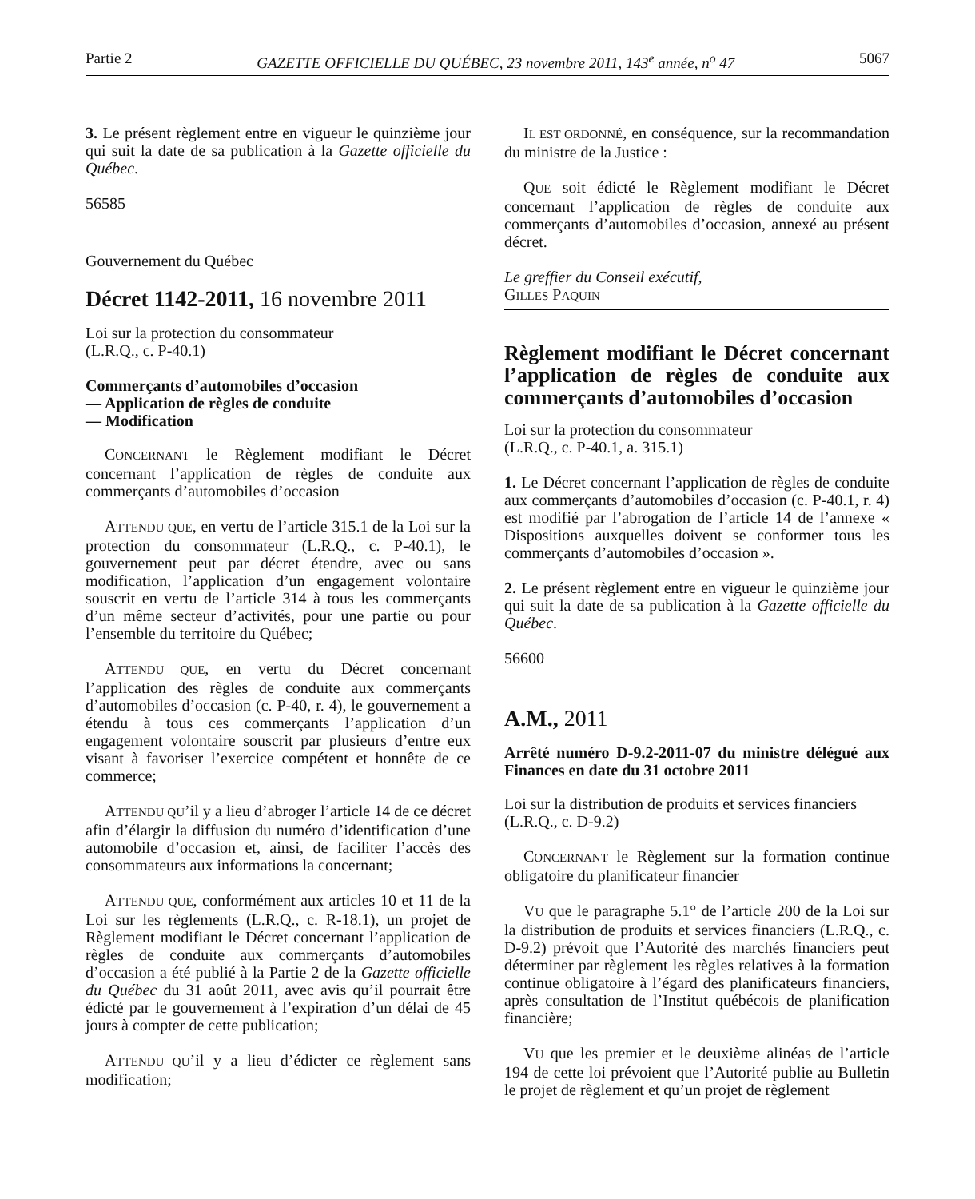Partie 2 GAZETTE OFFICIELLE DU QUÉBEC, 23 novembre 2011, 143<sup>e</sup> année, n<sup>o</sup> 47 5067
3. Le présent règlement entre en vigueur le quinzième jour qui suit la date de sa publication à la Gazette officielle du Québec.
56585
Gouvernement du Québec
Décret 1142-2011, 16 novembre 2011
Loi sur la protection du consommateur
(L.R.Q., c. P-40.1)
Commerçants d’automobiles d’occasion
— Application de règles de conduite
— Modification
CONCERNANT le Règlement modifiant le Décret concernant l’application de règles de conduite aux commerçants d’automobiles d’occasion
ATTENDU QUE, en vertu de l’article 315.1 de la Loi sur la protection du consommateur (L.R.Q., c. P-40.1), le gouvernement peut par décret étendre, avec ou sans modification, l’application d’un engagement volontaire souscrit en vertu de l’article 314 à tous les commerçants d’un même secteur d’activités, pour une partie ou pour l’ensemble du territoire du Québec;
ATTENDU QUE, en vertu du Décret concernant l’application des règles de conduite aux commerçants d’automobiles d’occasion (c. P-40, r. 4), le gouvernement a étendu à tous ces commerçants l’application d’un engagement volontaire souscrit par plusieurs d’entre eux visant à favoriser l’exercice compétent et honnête de ce commerce;
ATTENDU QU’il y a lieu d’abroger l’article 14 de ce décret afin d’élargir la diffusion du numéro d’identification d’une automobile d’occasion et, ainsi, de faciliter l’accès des consommateurs aux informations la concernant;
ATTENDU QUE, conformément aux articles 10 et 11 de la Loi sur les règlements (L.R.Q., c. R-18.1), un projet de Règlement modifiant le Décret concernant l’application de règles de conduite aux commerçants d’automobiles d’occasion a été publié à la Partie 2 de la Gazette officielle du Québec du 31 août 2011, avec avis qu’il pourrait être édicté par le gouvernement à l’expiration d’un délai de 45 jours à compter de cette publication;
ATTENDU QU’il y a lieu d’édicter ce règlement sans modification;
IL EST ORDONNÉ, en conséquence, sur la recommandation du ministre de la Justice :
QUE soit édicté le Règlement modifiant le Décret concernant l’application de règles de conduite aux commerçants d’automobiles d’occasion, annexé au présent décret.
Le greffier du Conseil exécutif,
GILLES PAQUIN
Règlement modifiant le Décret concernant l’application de règles de conduite aux commerçants d’automobiles d’occasion
Loi sur la protection du consommateur
(L.R.Q., c. P-40.1, a. 315.1)
1. Le Décret concernant l’application de règles de conduite aux commerçants d’automobiles d’occasion (c. P-40.1, r. 4) est modifié par l’abrogation de l’article 14 de l’annexe « Dispositions auxquelles doivent se conformer tous les commerçants d’automobiles d’occasion ».
2. Le présent règlement entre en vigueur le quinzième jour qui suit la date de sa publication à la Gazette officielle du Québec.
56600
A.M., 2011
Arrêté numéro D-9.2-2011-07 du ministre délégué aux Finances en date du 31 octobre 2011
Loi sur la distribution de produits et services financiers
(L.R.Q., c. D-9.2)
CONCERNANT le Règlement sur la formation continue obligatoire du planificateur financier
VU que le paragraphe 5.1° de l’article 200 de la Loi sur la distribution de produits et services financiers (L.R.Q., c. D-9.2) prévoit que l’Autorité des marchés financiers peut déterminer par règlement les règles relatives à la formation continue obligatoire à l’égard des planificateurs financiers, après consultation de l’Institut québécois de planification financière;
VU que les premier et le deuxième alinéas de l’article 194 de cette loi prévoient que l’Autorité publie au Bulletin le projet de règlement et qu’un projet de règlement